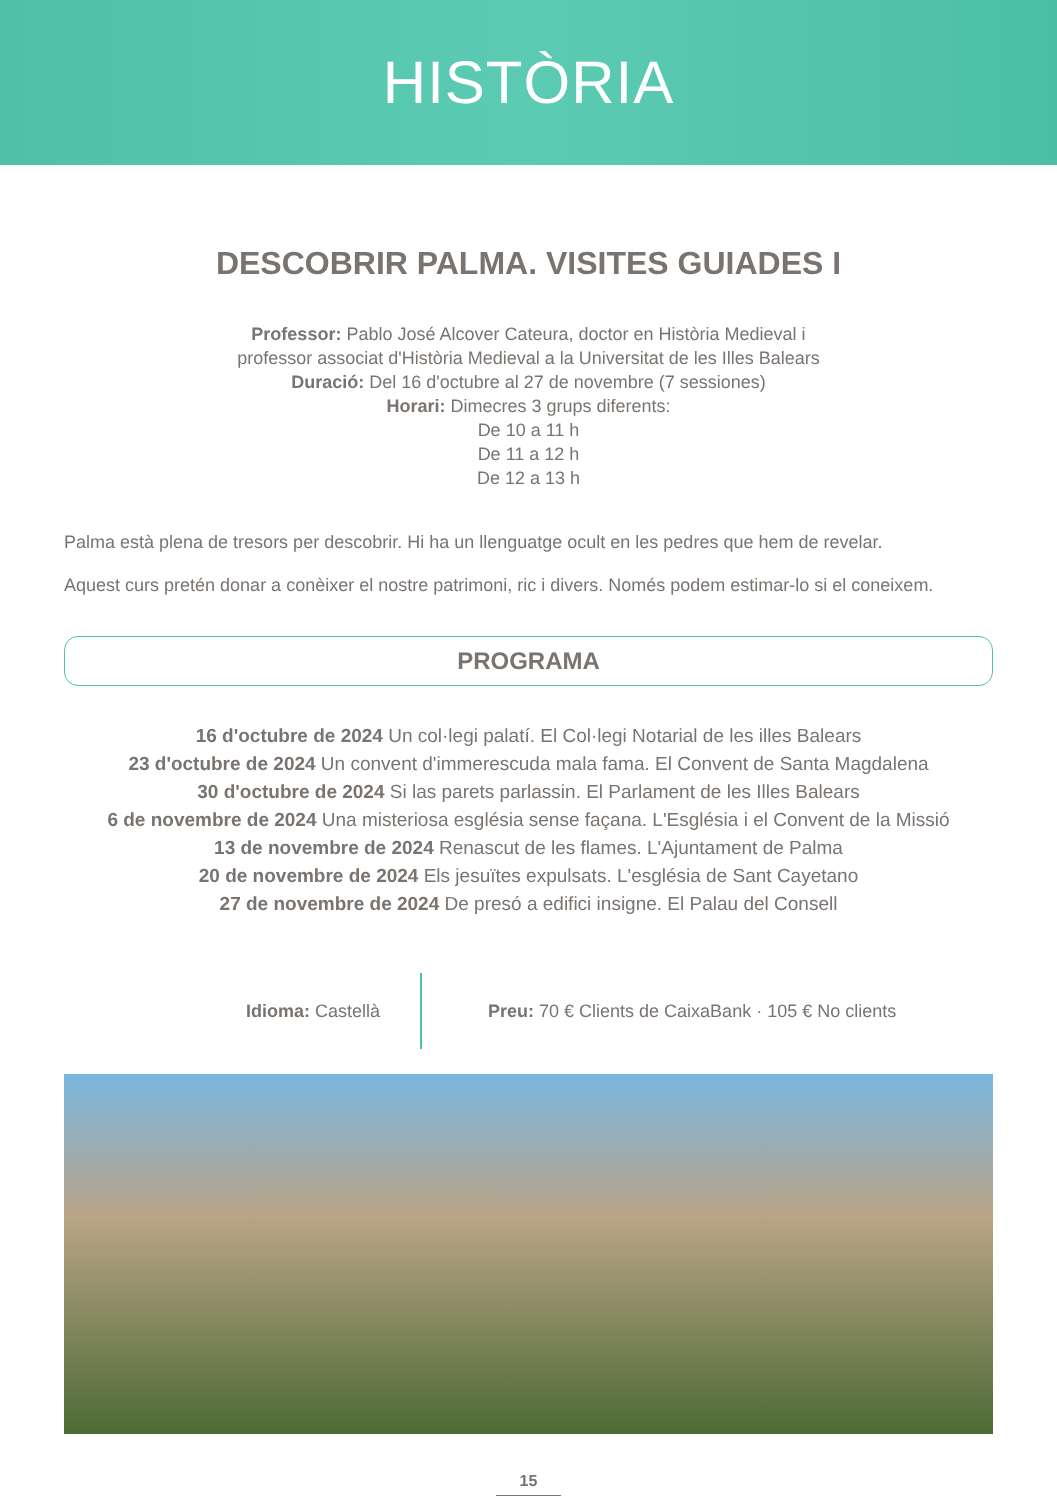HISTÒRIA
DESCOBRIR PALMA. VISITES GUIADES I
Professor: Pablo José Alcover Cateura, doctor en Història Medieval i
professor associat d'Història Medieval a la Universitat de les Illes Balears
Duració: Del 16 d'octubre al 27 de novembre (7 sessiones)
Horari: Dimecres 3 grups diferents:
De 10 a 11 h
De 11 a 12 h
De 12 a 13 h
Palma està plena de tresors per descobrir. Hi ha un llenguatge ocult en les pedres que hem de revelar.
Aquest curs pretén donar a conèixer el nostre patrimoni, ric i divers. Només podem estimar-lo si el coneixem.
PROGRAMA
16 d'octubre de 2024 Un col·legi palatí. El Col·legi Notarial de les illes Balears
23 d'octubre de 2024 Un convent d'immerescuda mala fama. El Convent de Santa Magdalena
30 d'octubre de 2024 Si las parets parlassin. El Parlament de les Illes Balears
6 de novembre de 2024 Una misteriosa església sense façana. L'Església i el Convent de la Missió
13 de novembre de 2024 Renascut de les flames. L'Ajuntament de Palma
20 de novembre de 2024 Els jesuïtes expulsats. L'església de Sant Cayetano
27 de novembre de 2024 De presó a edifici insigne. El Palau del Consell
Idioma: Castellà
Preu: 70 € Clients de CaixaBank · 105 € No clients
15